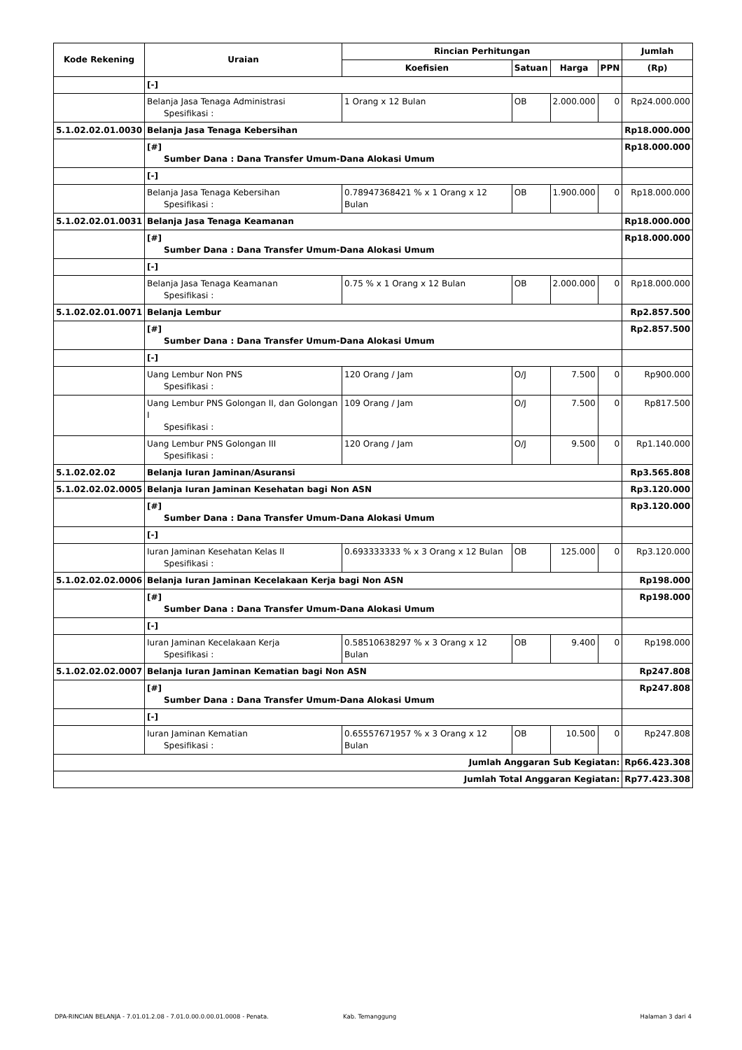| Kode Rekening | Uraian | Rincian Perhitungan | | | | Jumlah |
| --- | --- | --- | --- | --- | --- | --- |
| | | Koefisien | Satuan | Harga | PPN | (Rp) |
| | [-] | | | | | |
| | Belanja Jasa Tenaga Administrasi Spesifikasi : | 1 Orang x 12 Bulan | OB | 2.000.000 | 0 | Rp24.000.000 |
| 5.1.02.02.01.0030 | Belanja Jasa Tenaga Kebersihan | | | | | Rp18.000.000 |
| | [#] Sumber Dana : Dana Transfer Umum-Dana Alokasi Umum | | | | | Rp18.000.000 |
| | [-] | | | | | |
| | Belanja Jasa Tenaga Kebersihan Spesifikasi : | 0.78947368421 % x 1 Orang x 12 Bulan | OB | 1.900.000 | 0 | Rp18.000.000 |
| 5.1.02.02.01.0031 | Belanja Jasa Tenaga Keamanan | | | | | Rp18.000.000 |
| | [#] Sumber Dana : Dana Transfer Umum-Dana Alokasi Umum | | | | | Rp18.000.000 |
| | [-] | | | | | |
| | Belanja Jasa Tenaga Keamanan Spesifikasi : | 0.75 % x 1 Orang x 12 Bulan | OB | 2.000.000 | 0 | Rp18.000.000 |
| 5.1.02.02.01.0071 | Belanja Lembur | | | | | Rp2.857.500 |
| | [#] Sumber Dana : Dana Transfer Umum-Dana Alokasi Umum | | | | | Rp2.857.500 |
| | [-] | | | | | |
| | Uang Lembur Non PNS Spesifikasi : | 120 Orang / Jam | O/J | 7.500 | 0 | Rp900.000 |
| | Uang Lembur PNS Golongan II, dan Golongan I Spesifikasi : | 109 Orang / Jam | O/J | 7.500 | 0 | Rp817.500 |
| | Uang Lembur PNS Golongan III Spesifikasi : | 120 Orang / Jam | O/J | 9.500 | 0 | Rp1.140.000 |
| 5.1.02.02.02 | Belanja Iuran Jaminan/Asuransi | | | | | Rp3.565.808 |
| 5.1.02.02.02.0005 | Belanja Iuran Jaminan Kesehatan bagi Non ASN | | | | | Rp3.120.000 |
| | [#] Sumber Dana : Dana Transfer Umum-Dana Alokasi Umum | | | | | Rp3.120.000 |
| | [-] | | | | | |
| | Iuran Jaminan Kesehatan Kelas II Spesifikasi : | 0.693333333 % x 3 Orang x 12 Bulan | OB | 125.000 | 0 | Rp3.120.000 |
| 5.1.02.02.02.0006 | Belanja Iuran Jaminan Kecelakaan Kerja bagi Non ASN | | | | | Rp198.000 |
| | [#] Sumber Dana : Dana Transfer Umum-Dana Alokasi Umum | | | | | Rp198.000 |
| | [-] | | | | | |
| | Iuran Jaminan Kecelakaan Kerja Spesifikasi : | 0.58510638297 % x 3 Orang x 12 Bulan | OB | 9.400 | 0 | Rp198.000 |
| 5.1.02.02.02.0007 | Belanja Iuran Jaminan Kematian bagi Non ASN | | | | | Rp247.808 |
| | [#] Sumber Dana : Dana Transfer Umum-Dana Alokasi Umum | | | | | Rp247.808 |
| | [-] | | | | | |
| | Iuran Jaminan Kematian Spesifikasi : | 0.65557671957 % x 3 Orang x 12 Bulan | OB | 10.500 | 0 | Rp247.808 |
| Jumlah Anggaran Sub Kegiatan: | | | | | | Rp66.423.308 |
| Jumlah Total Anggaran Kegiatan: | | | | | | Rp77.423.308 |
DPA-RINCIAN BELANJA - 7.01.01.2.08 - 7.01.0.00.0.00.01.0008 - Penata. Kab. Temanggung Halaman 3 dari 4